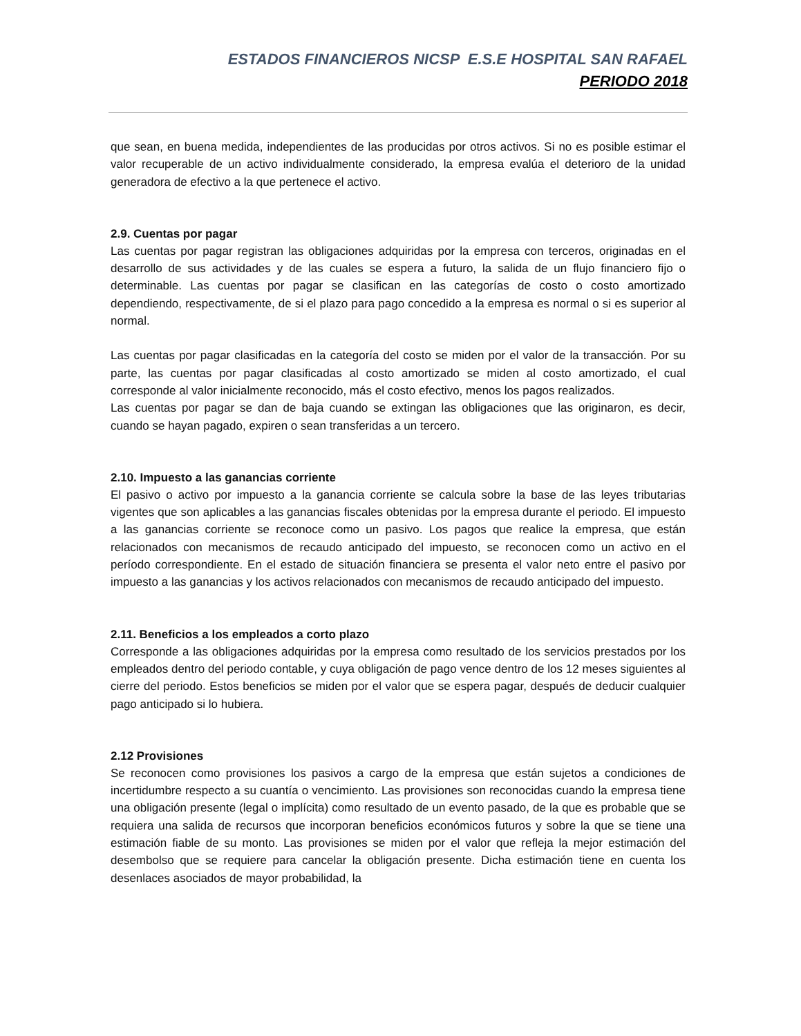ESTADOS FINANCIEROS NICSP E.S.E HOSPITAL SAN RAFAEL
PERIODO 2018
que sean, en buena medida, independientes de las producidas por otros activos. Si no es posible estimar el valor recuperable de un activo individualmente considerado, la empresa evalúa el deterioro de la unidad generadora de efectivo a la que pertenece el activo.
2.9. Cuentas por pagar
Las cuentas por pagar registran las obligaciones adquiridas por la empresa con terceros, originadas en el desarrollo de sus actividades y de las cuales se espera a futuro, la salida de un flujo financiero fijo o determinable. Las cuentas por pagar se clasifican en las categorías de costo o costo amortizado dependiendo, respectivamente, de si el plazo para pago concedido a la empresa es normal o si es superior al normal.
Las cuentas por pagar clasificadas en la categoría del costo se miden por el valor de la transacción. Por su parte, las cuentas por pagar clasificadas al costo amortizado se miden al costo amortizado, el cual corresponde al valor inicialmente reconocido, más el costo efectivo, menos los pagos realizados.
Las cuentas por pagar se dan de baja cuando se extingan las obligaciones que las originaron, es decir, cuando se hayan pagado, expiren o sean transferidas a un tercero.
2.10. Impuesto a las ganancias corriente
El pasivo o activo por impuesto a la ganancia corriente se calcula sobre la base de las leyes tributarias vigentes que son aplicables a las ganancias fiscales obtenidas por la empresa durante el periodo. El impuesto a las ganancias corriente se reconoce como un pasivo. Los pagos que realice la empresa, que están relacionados con mecanismos de recaudo anticipado del impuesto, se reconocen como un activo en el período correspondiente. En el estado de situación financiera se presenta el valor neto entre el pasivo por impuesto a las ganancias y los activos relacionados con mecanismos de recaudo anticipado del impuesto.
2.11. Beneficios a los empleados a corto plazo
Corresponde a las obligaciones adquiridas por la empresa como resultado de los servicios prestados por los empleados dentro del periodo contable, y cuya obligación de pago vence dentro de los 12 meses siguientes al cierre del periodo. Estos beneficios se miden por el valor que se espera pagar, después de deducir cualquier pago anticipado si lo hubiera.
2.12 Provisiones
Se reconocen como provisiones los pasivos a cargo de la empresa que están sujetos a condiciones de incertidumbre respecto a su cuantía o vencimiento. Las provisiones son reconocidas cuando la empresa tiene una obligación presente (legal o implícita) como resultado de un evento pasado, de la que es probable que se requiera una salida de recursos que incorporan beneficios económicos futuros y sobre la que se tiene una estimación fiable de su monto. Las provisiones se miden por el valor que refleja la mejor estimación del desembolso que se requiere para cancelar la obligación presente. Dicha estimación tiene en cuenta los desenlaces asociados de mayor probabilidad, la